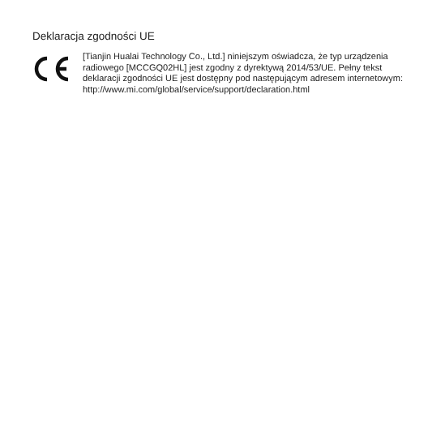Deklaracja zgodności UE
[Tianjin Hualai Technology Co., Ltd.] niniejszym oświadcza, że typ urządzenia radiowego [MCCGQ02HL] jest zgodny z dyrektywą 2014/53/UE. Pełny tekst deklaracji zgodności UE jest dostępny pod następującym adresem internetowym: http://www.mi.com/global/service/support/declaration.html